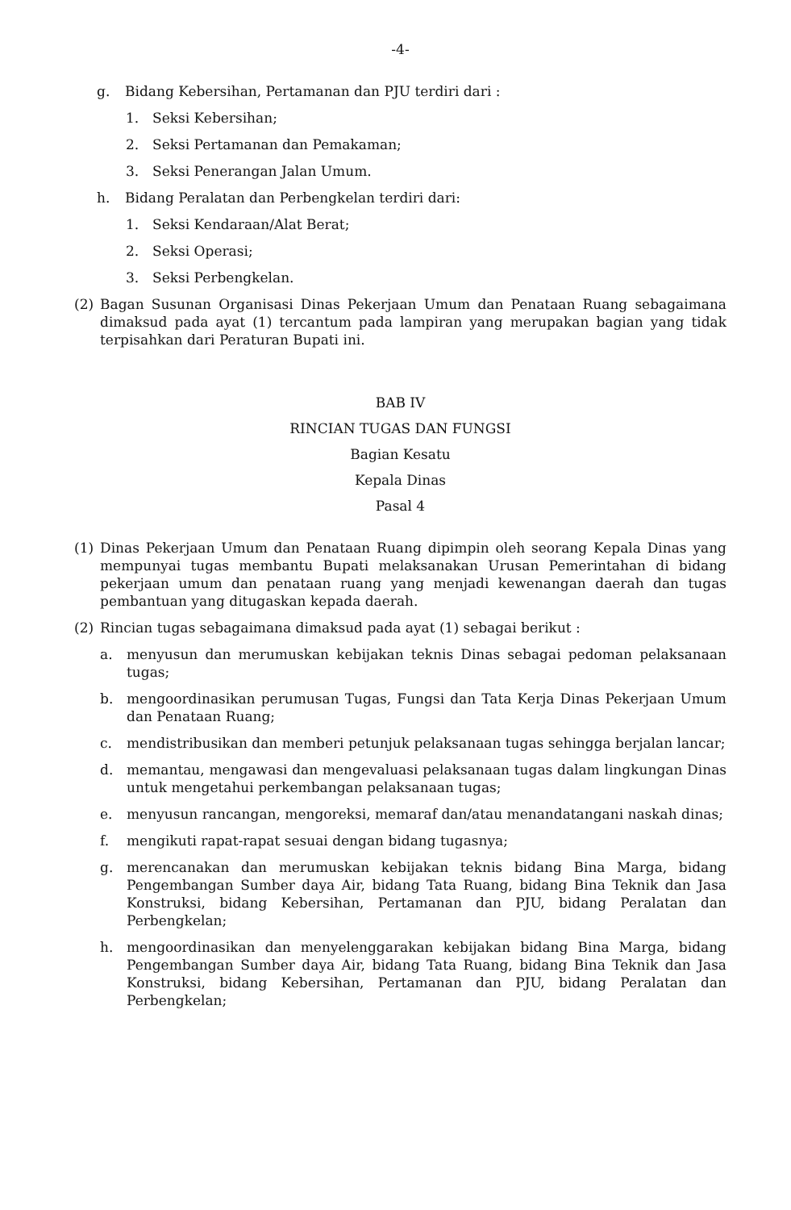-4-
g. Bidang Kebersihan, Pertamanan dan PJU terdiri dari :
1. Seksi Kebersihan;
2. Seksi Pertamanan dan Pemakaman;
3. Seksi Penerangan Jalan Umum.
h. Bidang Peralatan dan Perbengkelan terdiri dari:
1. Seksi Kendaraan/Alat Berat;
2. Seksi Operasi;
3. Seksi Perbengkelan.
(2) Bagan Susunan Organisasi Dinas Pekerjaan Umum dan Penataan Ruang sebagaimana dimaksud pada ayat (1) tercantum pada lampiran yang merupakan bagian yang tidak terpisahkan dari Peraturan Bupati ini.
BAB IV
RINCIAN TUGAS DAN FUNGSI
Bagian Kesatu
Kepala Dinas
Pasal 4
(1) Dinas Pekerjaan Umum dan Penataan Ruang dipimpin oleh seorang Kepala Dinas yang mempunyai tugas membantu Bupati melaksanakan Urusan Pemerintahan di bidang pekerjaan umum dan penataan ruang yang menjadi kewenangan daerah dan tugas pembantuan yang ditugaskan kepada daerah.
(2) Rincian tugas sebagaimana dimaksud pada ayat (1) sebagai berikut :
a. menyusun dan merumuskan kebijakan teknis Dinas sebagai pedoman pelaksanaan tugas;
b. mengoordinasikan perumusan Tugas, Fungsi dan Tata Kerja Dinas Pekerjaan Umum dan Penataan Ruang;
c. mendistribusikan dan memberi petunjuk pelaksanaan tugas sehingga berjalan lancar;
d. memantau, mengawasi dan mengevaluasi pelaksanaan tugas dalam lingkungan Dinas untuk mengetahui perkembangan pelaksanaan tugas;
e. menyusun rancangan, mengoreksi, memaraf dan/atau menandatangani naskah dinas;
f. mengikuti rapat-rapat sesuai dengan bidang tugasnya;
g. merencanakan dan merumuskan kebijakan teknis bidang Bina Marga, bidang Pengembangan Sumber daya Air, bidang Tata Ruang, bidang Bina Teknik dan Jasa Konstruksi, bidang Kebersihan, Pertamanan dan PJU, bidang Peralatan dan Perbengkelan;
h. mengoordinasikan dan menyelenggarakan kebijakan bidang Bina Marga, bidang Pengembangan Sumber daya Air, bidang Tata Ruang, bidang Bina Teknik dan Jasa Konstruksi, bidang Kebersihan, Pertamanan dan PJU, bidang Peralatan dan Perbengkelan;